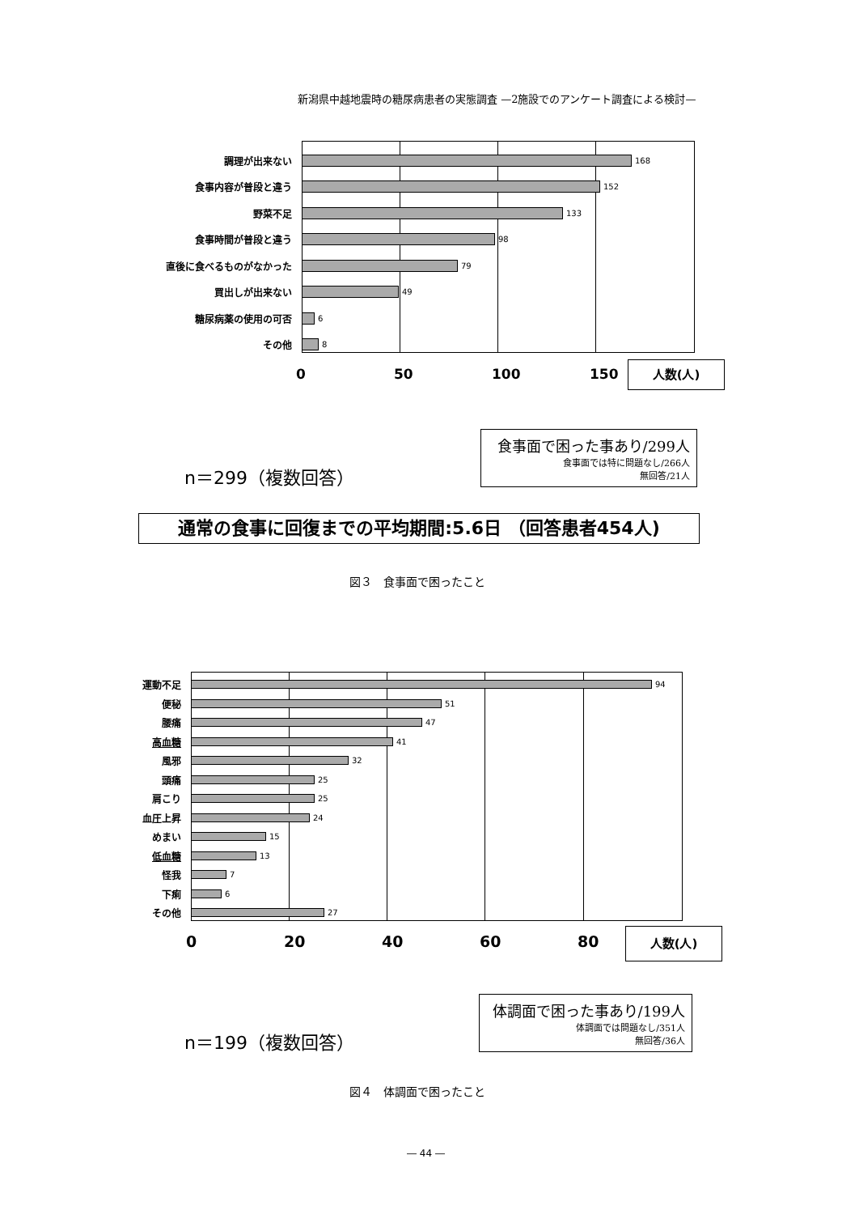新潟県中越地震時の糖尿病患者の実態調査 —2施設でのアンケート調査による検討—
調理が出来ない
168
食事内容が普段と違う
152
野菜不足
133
食事時間が普段と違う
98
直後に食べるものがなかった
79
買出しが出来ない
49
糖尿病薬の使用の可否
6
その他
8
0 50 100 150 人数(人)
n＝299（複数回答）
食事面で困った事あり/299人
食事面では特に問題なし/266人
無回答/21人
通常の食事に回復までの平均期間:5.6日 （回答患者454人)
図３　食事面で困ったこと
運動不足
94
便秘
51
腰痛
47
高血糖
41
風邪
32
頭痛
25
肩こり
25
血圧上昇
24
めまい
15
低血糖
13
怪我
7
下痢
6
その他
27
0 20 40 60 80 人数(人)
n＝199（複数回答）
体調面で困った事あり/199人
体調面では問題なし/351人
無回答/36人
図４　体調面で困ったこと
― 44 ―